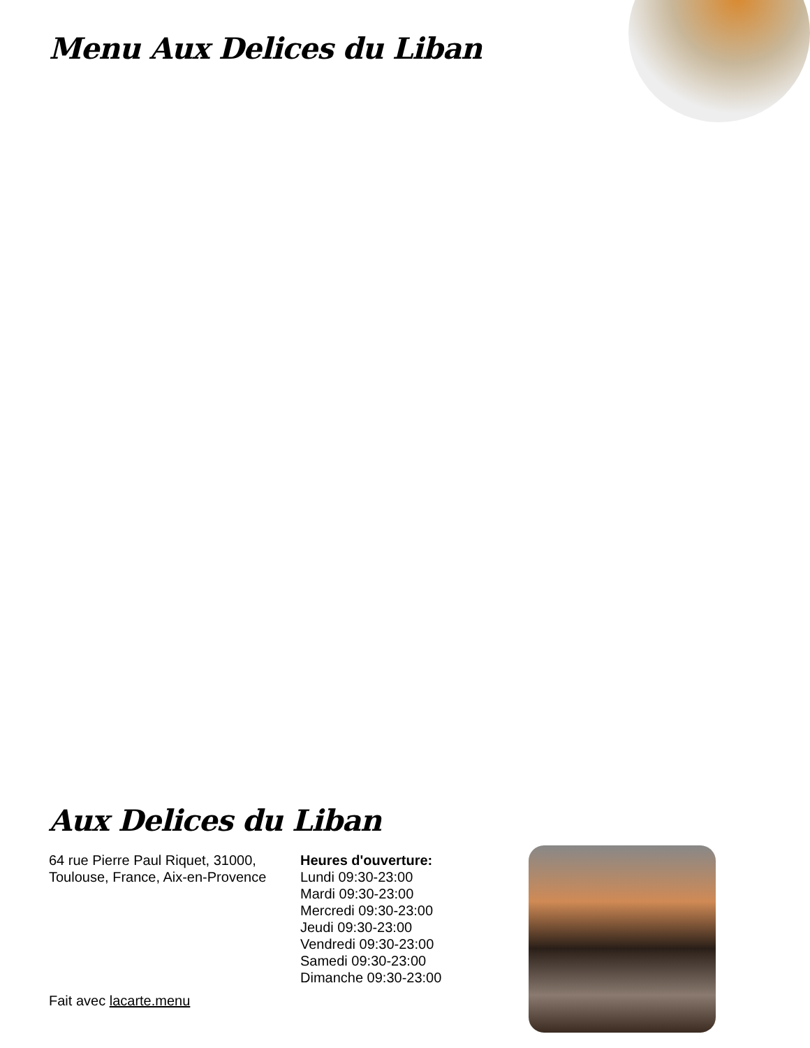Menu Aux Delices du Liban
Aux Delices du Liban
64 rue Pierre Paul Riquet, 31000, Toulouse, France, Aix-en-Provence
Heures d'ouverture:
Lundi 09:30-23:00
Mardi 09:30-23:00
Mercredi 09:30-23:00
Jeudi 09:30-23:00
Vendredi 09:30-23:00
Samedi 09:30-23:00
Dimanche 09:30-23:00
Fait avec lacarte.menu